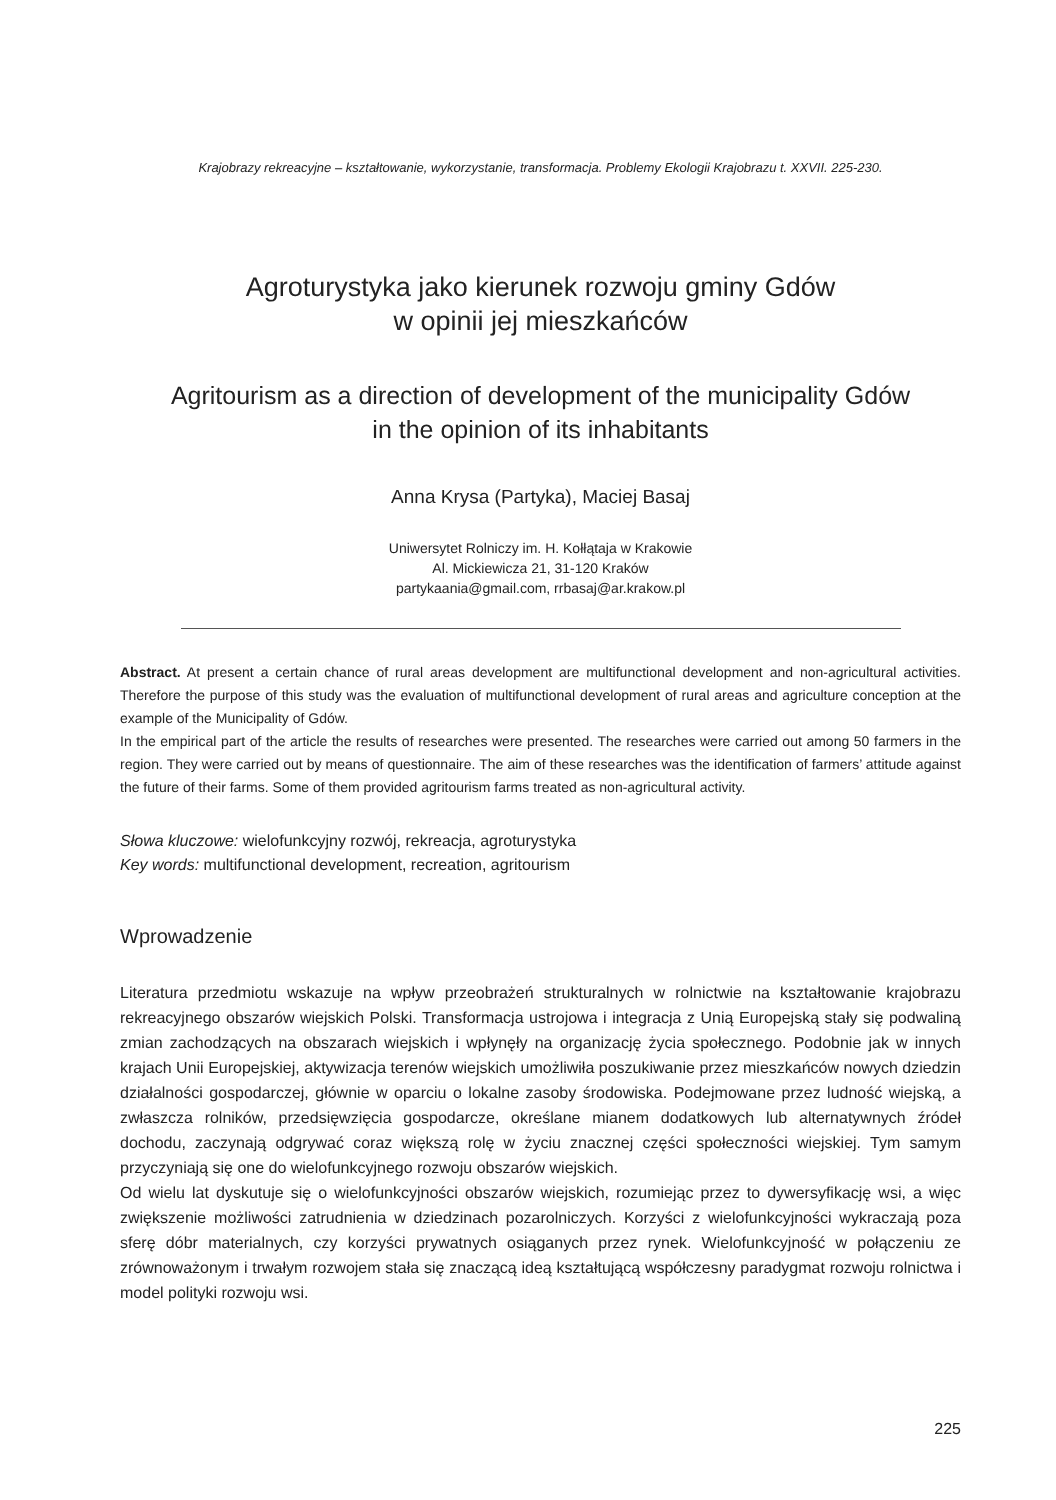Krajobrazy rekreacyjne – kształtowanie, wykorzystanie, transformacja. Problemy Ekologii Krajobrazu t. XXVII. 225-230.
Agroturystyka jako kierunek rozwoju gminy Gdów
w opinii jej mieszkańców
Agritourism as a direction of development of the municipality Gdów
in the opinion of its inhabitants
Anna Krysa (Partyka), Maciej Basaj
Uniwersytet Rolniczy im. H. Kołłątaja w Krakowie
Al. Mickiewicza 21, 31-120 Kraków
partykaania@gmail.com, rrbasaj@ar.krakow.pl
Abstract. At present a certain chance of rural areas development are multifunctional development and non-agricultural activities. Therefore the purpose of this study was the evaluation of multifunctional development of rural areas and agriculture conception at the example of the Municipality of Gdów.
In the empirical part of the article the results of researches were presented. The researches were carried out among 50 farmers in the region. They were carried out by means of questionnaire. The aim of these researches was the identification of farmers’ attitude against the future of their farms. Some of them provided agritourism farms treated as non-agricultural activity.
Słowa kluczowe: wielofunkcyjny rozwój, rekreacja, agroturystyka
Key words: multifunctional development, recreation, agritourism
Wprowadzenie
Literatura przedmiotu wskazuje na wpływ przeobrażeń strukturalnych w rolnictwie na kształtowanie krajobrazu rekreacyjnego obszarów wiejskich Polski. Transformacja ustrojowa i integracja z Unią Europejską stały się podwaliną zmian zachodzących na obszarach wiejskich i wpłynęły na organizację życia społecznego. Podobnie jak w innych krajach Unii Europejskiej, aktywizacja terenów wiejskich umożliwiła poszukiwanie przez mieszkańców nowych dziedzin działalności gospodarczej, głównie w oparciu o lokalne zasoby środowiska. Podejmowane przez ludność wiejską, a zwłaszcza rolników, przedsięwzięcia gospodarcze, określane mianem dodatkowych lub alternatywnych źródeł dochodu, zaczynają odgrywać coraz większą rolę w życiu znacznej części społeczności wiejskiej. Tym samym przyczyniają się one do wielofunkcyjnego rozwoju obszarów wiejskich.
Od wielu lat dyskutuje się o wielofunkcyjności obszarów wiejskich, rozumiejąc przez to dywersyfikację wsi, a więc zwiększenie możliwości zatrudnienia w dziedzinach pozarolniczych. Korzyści z wielofunkcyjności wykraczają poza sferę dóbr materialnych, czy korzyści prywatnych osiąganych przez rynek. Wielofunkcyjność w połączeniu ze zrównoważonym i trwałym rozwojem stała się znaczącą ideą kształtującą współczesny paradygmat rozwoju rolnictwa i model polityki rozwoju wsi.
225